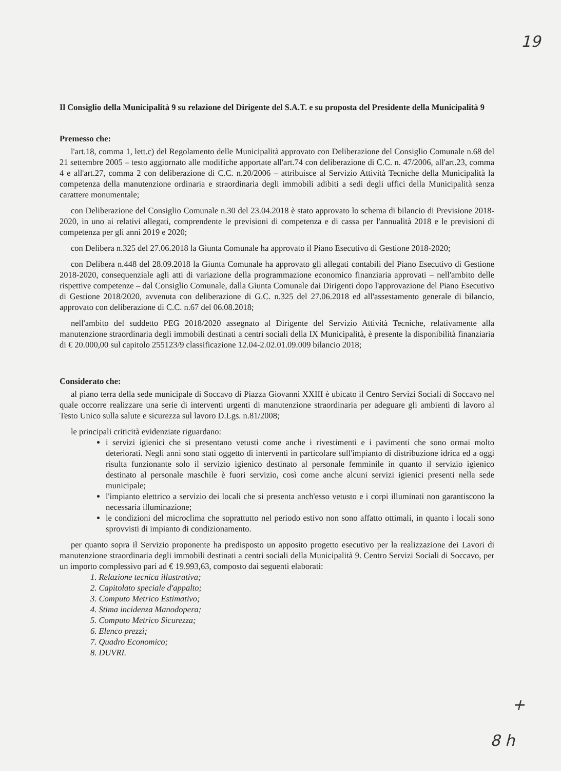19
Il Consiglio della Municipalità 9 su relazione del Dirigente del S.A.T. e su proposta del Presidente della Municipalità 9
Premesso che:
l'art.18, comma 1, lett.c) del Regolamento delle Municipalità approvato con Deliberazione del Consiglio Comunale n.68 del 21 settembre 2005 – testo aggiornato alle modifiche apportate all'art.74 con deliberazione di C.C. n. 47/2006, all'art.23, comma 4 e all'art.27, comma 2 con deliberazione di C.C. n.20/2006 – attribuisce al Servizio Attività Tecniche della Municipalità la competenza della manutenzione ordinaria e straordinaria degli immobili adibiti a sedi degli uffici della Municipalità senza carattere monumentale;
con Deliberazione del Consiglio Comunale n.30 del 23.04.2018 è stato approvato lo schema di bilancio di Previsione 2018-2020, in uno ai relativi allegati, comprendente le previsioni di competenza e di cassa per l'annualità 2018 e le previsioni di competenza per gli anni 2019 e 2020;
con Delibera n.325 del 27.06.2018 la Giunta Comunale ha approvato il Piano Esecutivo di Gestione 2018-2020;
con Delibera n.448 del 28.09.2018 la Giunta Comunale ha approvato gli allegati contabili del Piano Esecutivo di Gestione 2018-2020, consequenziale agli atti di variazione della programmazione economico finanziaria approvati – nell'ambito delle rispettive competenze – dal Consiglio Comunale, dalla Giunta Comunale dai Dirigenti dopo l'approvazione del Piano Esecutivo di Gestione 2018/2020, avvenuta con deliberazione di G.C. n.325 del 27.06.2018 ed all'assestamento generale di bilancio, approvato con deliberazione di C.C. n.67 del 06.08.2018;
nell'ambito del suddetto PEG 2018/2020 assegnato al Dirigente del Servizio Attività Tecniche, relativamente alla manutenzione straordinaria degli immobili destinati a centri sociali della IX Municipalità, è presente la disponibilità finanziaria di € 20.000,00 sul capitolo 255123/9 classificazione 12.04-2.02.01.09.009 bilancio 2018;
Considerato che:
al piano terra della sede municipale di Soccavo di Piazza Giovanni XXIII è ubicato il Centro Servizi Sociali di Soccavo nel quale occorre realizzare una serie di interventi urgenti di manutenzione straordinaria per adeguare gli ambienti di lavoro al Testo Unico sulla salute e sicurezza sul lavoro D.Lgs. n.81/2008;
le principali criticità evidenziate riguardano:
i servizi igienici che si presentano vetusti come anche i rivestimenti e i pavimenti che sono ormai molto deteriorati. Negli anni sono stati oggetto di interventi in particolare sull'impianto di distribuzione idrica ed a oggi risulta funzionante solo il servizio igienico destinato al personale femminile in quanto il servizio igienico destinato al personale maschile è fuori servizio, così come anche alcuni servizi igienici presenti nella sede municipale;
l'impianto elettrico a servizio dei locali che si presenta anch'esso vetusto e i corpi illuminati non garantiscono la necessaria illuminazione;
le condizioni del microclima che soprattutto nel periodo estivo non sono affatto ottimali, in quanto i locali sono sprovvisti di impianto di condizionamento.
per quanto sopra il Servizio proponente ha predisposto un apposito progetto esecutivo per la realizzazione dei Lavori di manutenzione straordinaria degli immobili destinati a centri sociali della Municipalità 9. Centro Servizi Sociali di Soccavo, per un importo complessivo pari ad € 19.993,63, composto dai seguenti elaborati:
1. Relazione tecnica illustrativa;
2. Capitolato speciale d'appalto;
3. Computo Metrico Estimativo;
4. Stima incidenza Manodopera;
5. Computo Metrico Sicurezza;
6. Elenco prezzi;
7. Quadro Economico;
8. DUVRI.
+
8 h